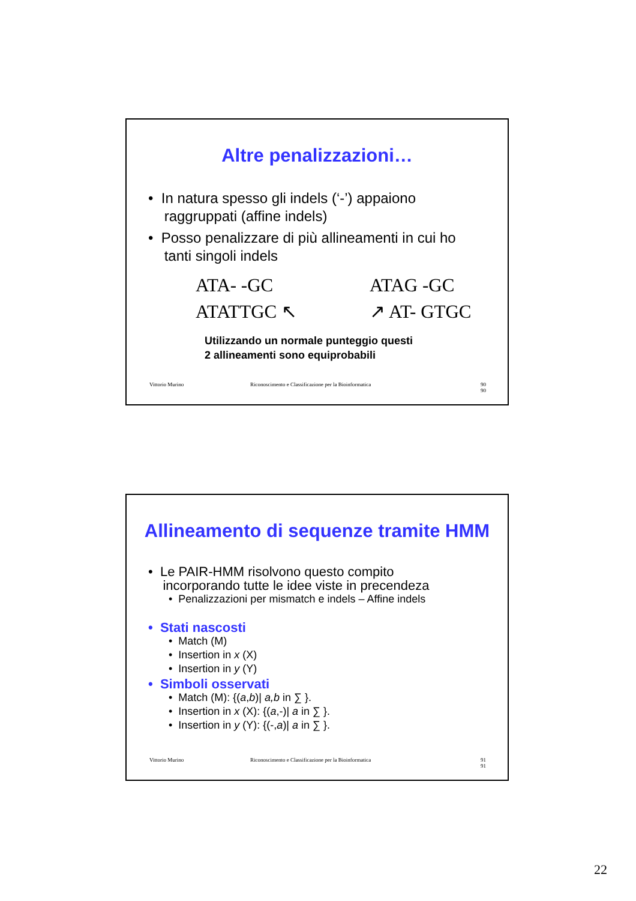Altre penalizzazioni…
• In natura spesso gli indels (‘-’) appaiono
raggruppati (affine indels)
• Posso penalizzare di più allineamenti in cui ho
tanti singoli indels
ATA- -GC
ATATTGC ↖
ATAG -GC
↗ AT- GTGC
Utilizzando un normale punteggio questi
2 allineamenti sono equiprobabili
Vittorio Murino Riconoscimento e Classificazione per la Bioinformatica 90
90
Allineamento di sequenze tramite HMM
• Le PAIR-HMM risolvono questo compito
incorporando tutte le idee viste in precendeza
• Penalizzazioni per mismatch e indels – Affine indels
• Stati nascosti
• Match (M)
• Insertion in x (X)
• Insertion in y (Y)
• Simboli osservati
• Match (M): {(a,b)| a,b in ∑ }.
• Insertion in x (X): {(a,-)| a in ∑ }.
• Insertion in y (Y): {(-,a)| a in ∑ }.
Vittorio Murino Riconoscimento e Classificazione per la Bioinformatica 91
91
22